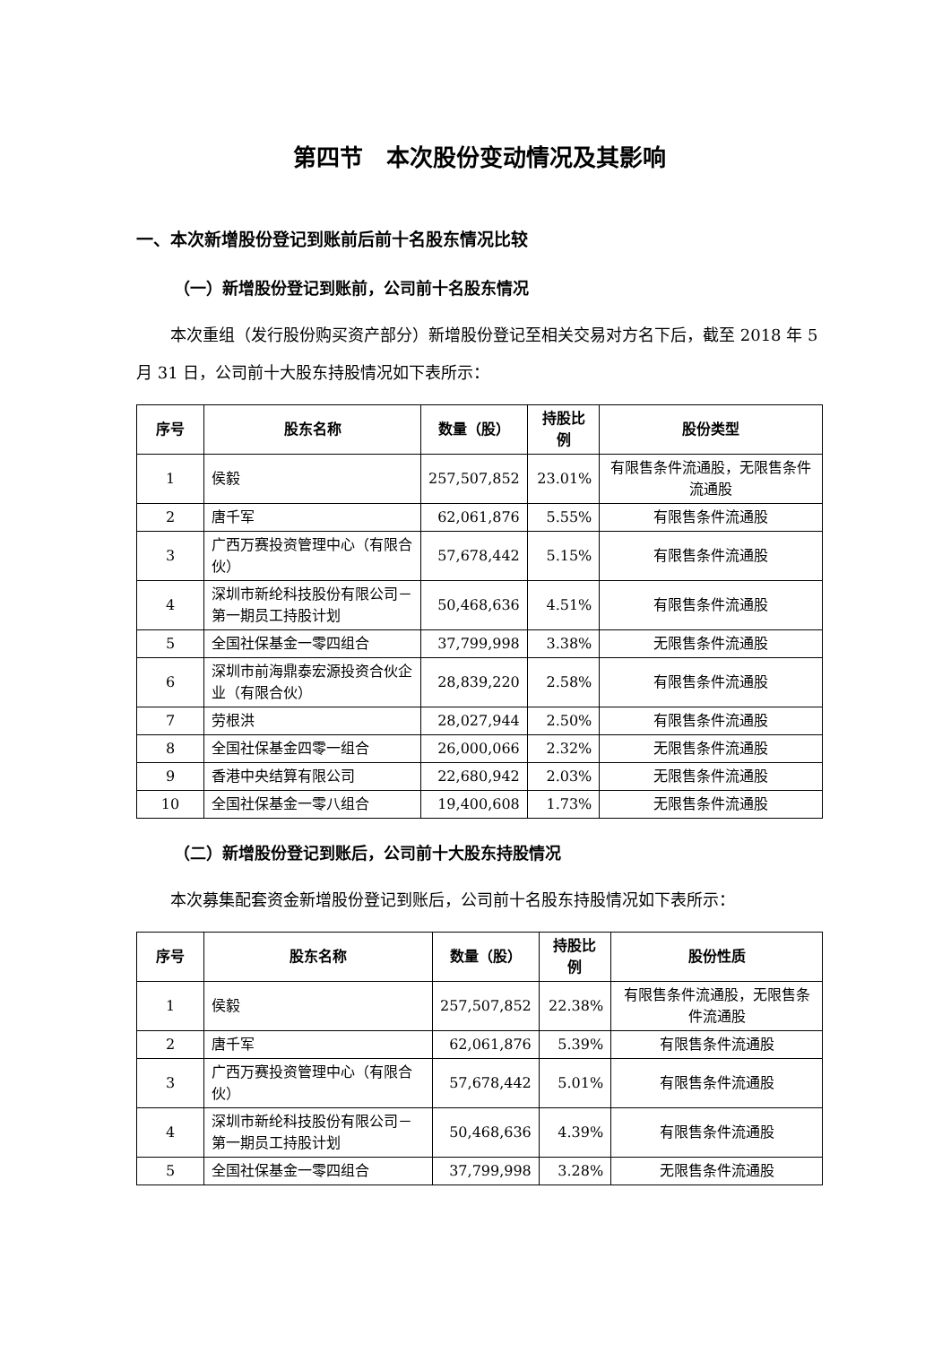第四节　本次股份变动情况及其影响
一、本次新增股份登记到账前后前十名股东情况比较
（一）新增股份登记到账前，公司前十名股东情况
本次重组（发行股份购买资产部分）新增股份登记至相关交易对方名下后，截至 2018 年 5 月 31 日，公司前十大股东持股情况如下表所示：
| 序号 | 股东名称 | 数量（股） | 持股比例 | 股份类型 |
| --- | --- | --- | --- | --- |
| 1 | 侯毅 | 257,507,852 | 23.01% | 有限售条件流通股，无限售条件流通股 |
| 2 | 唐千军 | 62,061,876 | 5.55% | 有限售条件流通股 |
| 3 | 广西万赛投资管理中心（有限合伙） | 57,678,442 | 5.15% | 有限售条件流通股 |
| 4 | 深圳市新纶科技股份有限公司－第一期员工持股计划 | 50,468,636 | 4.51% | 有限售条件流通股 |
| 5 | 全国社保基金一零四组合 | 37,799,998 | 3.38% | 无限售条件流通股 |
| 6 | 深圳市前海鼎泰宏源投资合伙企业（有限合伙） | 28,839,220 | 2.58% | 有限售条件流通股 |
| 7 | 劳根洪 | 28,027,944 | 2.50% | 有限售条件流通股 |
| 8 | 全国社保基金四零一组合 | 26,000,066 | 2.32% | 无限售条件流通股 |
| 9 | 香港中央结算有限公司 | 22,680,942 | 2.03% | 无限售条件流通股 |
| 10 | 全国社保基金一零八组合 | 19,400,608 | 1.73% | 无限售条件流通股 |
（二）新增股份登记到账后，公司前十大股东持股情况
本次募集配套资金新增股份登记到账后，公司前十名股东持股情况如下表所示：
| 序号 | 股东名称 | 数量（股） | 持股比例 | 股份性质 |
| --- | --- | --- | --- | --- |
| 1 | 侯毅 | 257,507,852 | 22.38% | 有限售条件流通股，无限售条件流通股 |
| 2 | 唐千军 | 62,061,876 | 5.39% | 有限售条件流通股 |
| 3 | 广西万赛投资管理中心（有限合伙） | 57,678,442 | 5.01% | 有限售条件流通股 |
| 4 | 深圳市新纶科技股份有限公司－第一期员工持股计划 | 50,468,636 | 4.39% | 有限售条件流通股 |
| 5 | 全国社保基金一零四组合 | 37,799,998 | 3.28% | 无限售条件流通股 |